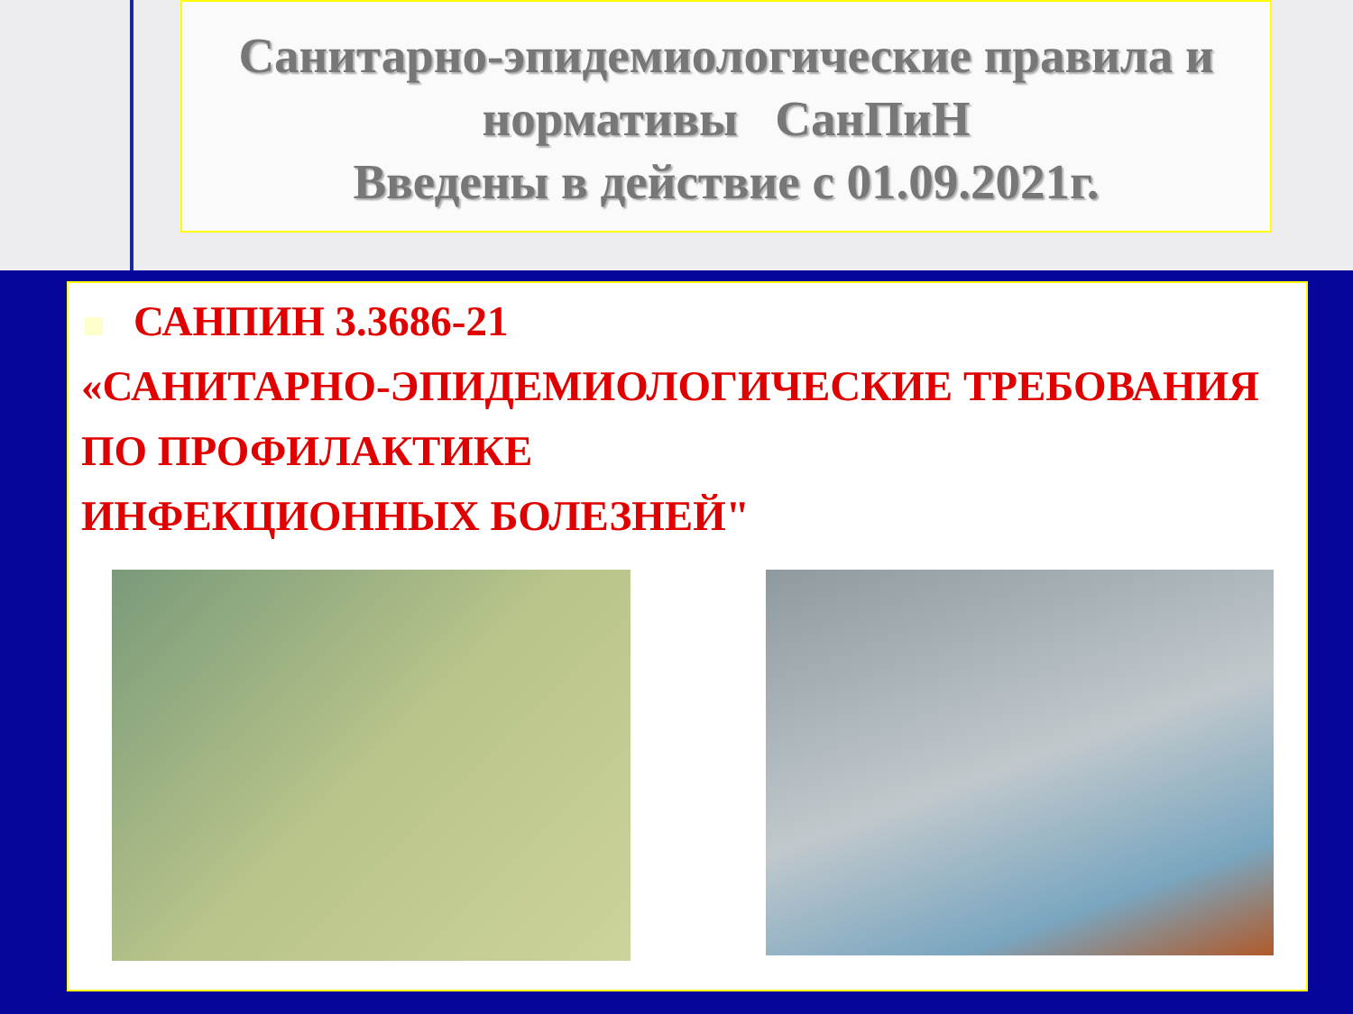Санитарно-эпидемиологические правила и
нормативы СанПиН
Введены в действие с 01.09.2021г.
САНПИН 3.3686-21
«САНИТАРНО-ЭПИДЕМИОЛОГИЧЕСКИЕ ТРЕБОВАНИЯ ПО ПРОФИЛАКТИКЕ
ИНФЕКЦИОННЫХ БОЛЕЗНЕЙ"